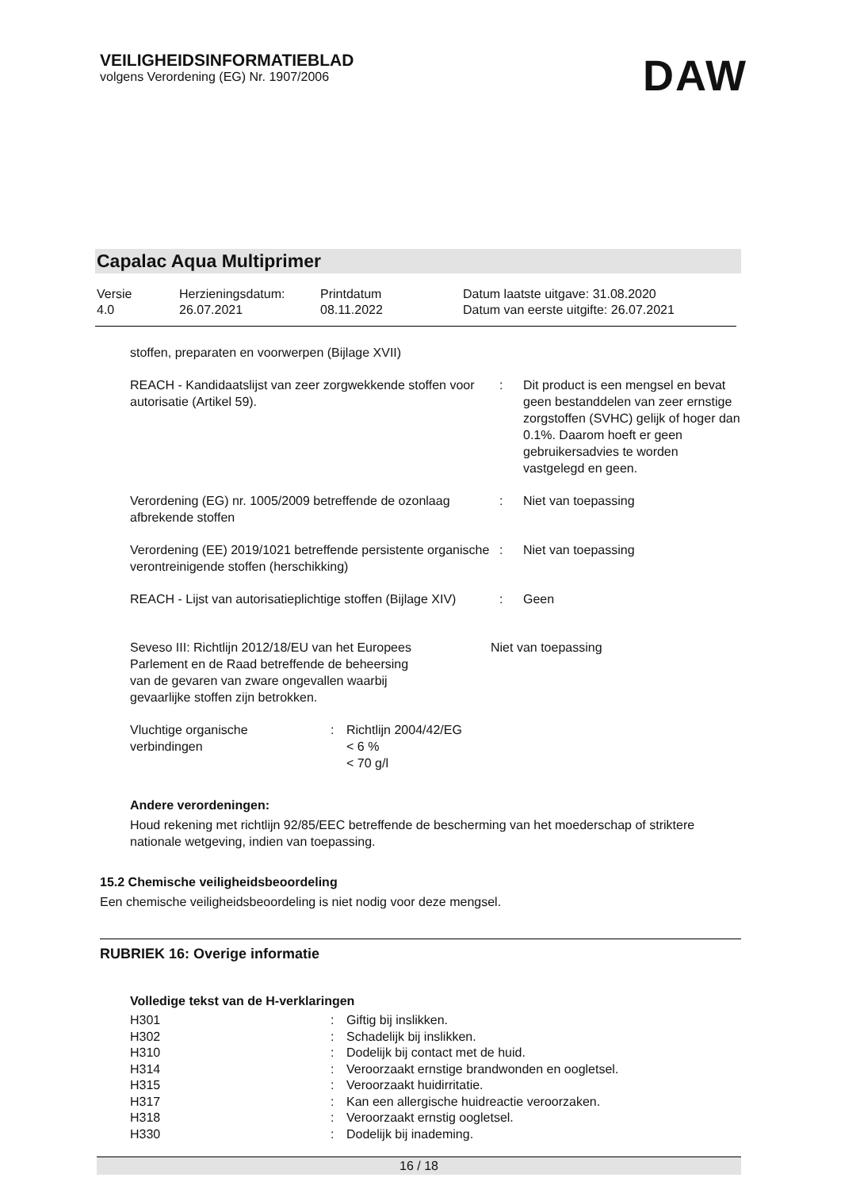VEILIGHEIDSINFORMATIEBLAD
volgens Verordening (EG) Nr. 1907/2006
DAW
Capalac Aqua Multiprimer
| Versie 4.0 | Herzieningsdatum: 26.07.2021 | Printdatum 08.11.2022 | Datum laatste uitgave: 31.08.2020 Datum van eerste uitgifte: 26.07.2021 |
stoffen, preparaten en voorwerpen (Bijlage XVII)
| REACH - Kandidaatslijst van zeer zorgwekkende stoffen voor autorisatie (Artikel 59). | : | Dit product is een mengsel en bevat geen bestanddelen van zeer ernstige zorgstoffen (SVHC) gelijk of hoger dan 0.1%. Daarom hoeft er geen gebruikersadvies te worden vastgelegd en geen. |
| Verordening (EG) nr. 1005/2009 betreffende de ozonlaag afbrekende stoffen | : | Niet van toepassing |
| Verordening (EE) 2019/1021 betreffende persistente organische verontreinigende stoffen (herschikking) | : | Niet van toepassing |
| REACH - Lijst van autorisatieplichtige stoffen (Bijlage XIV) | : | Geen |
| Seveso III: Richtlijn 2012/18/EU van het Europees Parlement en de Raad betreffende de beheersing van de gevaren van zware ongevallen waarbij gevaarlijke stoffen zijn betrokken. | Niet van toepassing |
| Vluchtige organische verbindingen | : | Richtlijn 2004/42/EG < 6 % < 70 g/l |
Andere verordeningen:
Houd rekening met richtlijn 92/85/EEC betreffende de bescherming van het moederschap of striktere nationale wetgeving, indien van toepassing.
15.2 Chemische veiligheidsbeoordeling
Een chemische veiligheidsbeoordeling is niet nodig voor deze mengsel.
RUBRIEK 16: Overige informatie
Volledige tekst van de H-verklaringen
| H301 | : | Giftig bij inslikken. |
| H302 | : | Schadelijk bij inslikken. |
| H310 | : | Dodelijk bij contact met de huid. |
| H314 | : | Veroorzaakt ernstige brandwonden en oogletsel. |
| H315 | : | Veroorzaakt huidirritatie. |
| H317 | : | Kan een allergische huidreactie veroorzaken. |
| H318 | : | Veroorzaakt ernstig oogletsel. |
| H330 | : | Dodelijk bij inademing. |
16 / 18